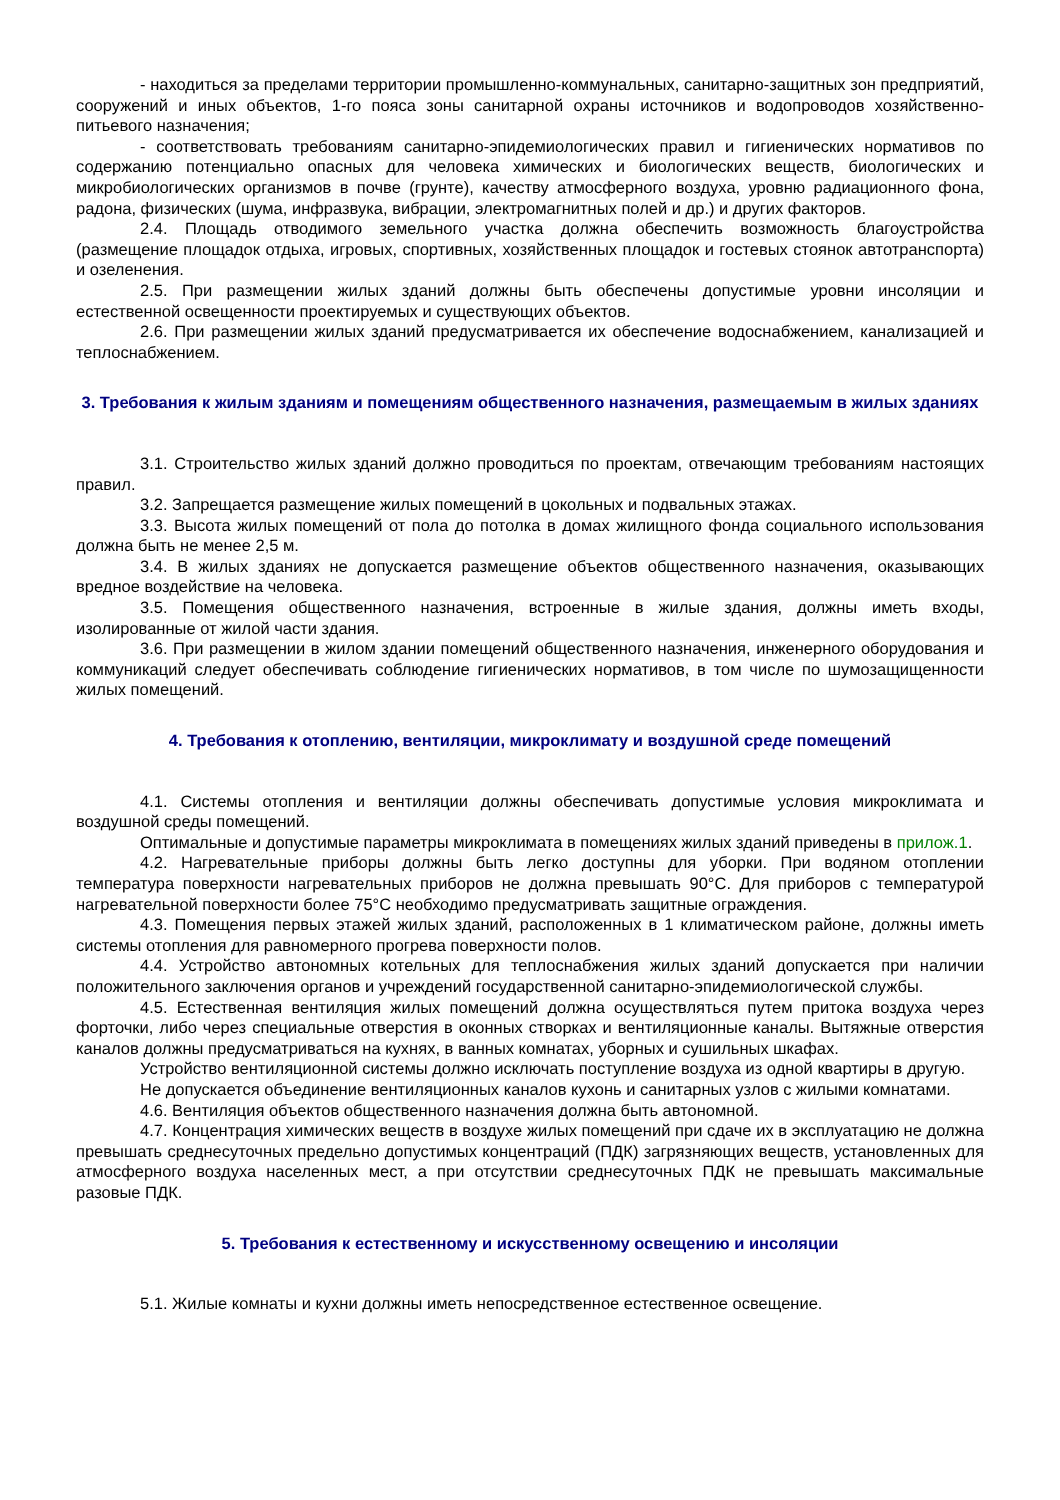- находиться за пределами территории промышленно-коммунальных, санитарно-защитных зон предприятий, сооружений и иных объектов, 1-го пояса зоны санитарной охраны источников и водопроводов хозяйственно-питьевого назначения;
- соответствовать требованиям санитарно-эпидемиологических правил и гигиенических нормативов по содержанию потенциально опасных для человека химических и биологических веществ, биологических и микробиологических организмов в почве (грунте), качеству атмосферного воздуха, уровню радиационного фона, радона, физических (шума, инфразвука, вибрации, электромагнитных полей и др.) и других факторов.
2.4. Площадь отводимого земельного участка должна обеспечить возможность благоустройства (размещение площадок отдыха, игровых, спортивных, хозяйственных площадок и гостевых стоянок автотранспорта) и озеленения.
2.5. При размещении жилых зданий должны быть обеспечены допустимые уровни инсоляции и естественной освещенности проектируемых и существующих объектов.
2.6. При размещении жилых зданий предусматривается их обеспечение водоснабжением, канализацией и теплоснабжением.
3. Требования к жилым зданиям и помещениям общественного назначения, размещаемым в жилых зданиях
3.1. Строительство жилых зданий должно проводиться по проектам, отвечающим требованиям настоящих правил.
3.2. Запрещается размещение жилых помещений в цокольных и подвальных этажах.
3.3. Высота жилых помещений от пола до потолка в домах жилищного фонда социального использования должна быть не менее 2,5 м.
3.4. В жилых зданиях не допускается размещение объектов общественного назначения, оказывающих вредное воздействие на человека.
3.5. Помещения общественного назначения, встроенные в жилые здания, должны иметь входы, изолированные от жилой части здания.
3.6. При размещении в жилом здании помещений общественного назначения, инженерного оборудования и коммуникаций следует обеспечивать соблюдение гигиенических нормативов, в том числе по шумозащищенности жилых помещений.
4. Требования к отоплению, вентиляции, микроклимату и воздушной среде помещений
4.1. Системы отопления и вентиляции должны обеспечивать допустимые условия микроклимата и воздушной среды помещений.
Оптимальные и допустимые параметры микроклимата в помещениях жилых зданий приведены в прилож.1.
4.2. Нагревательные приборы должны быть легко доступны для уборки. При водяном отоплении температура поверхности нагревательных приборов не должна превышать 90°С. Для приборов с температурой нагревательной поверхности более 75°С необходимо предусматривать защитные ограждения.
4.3. Помещения первых этажей жилых зданий, расположенных в 1 климатическом районе, должны иметь системы отопления для равномерного прогрева поверхности полов.
4.4. Устройство автономных котельных для теплоснабжения жилых зданий допускается при наличии положительного заключения органов и учреждений государственной санитарно-эпидемиологической службы.
4.5. Естественная вентиляция жилых помещений должна осуществляться путем притока воздуха через форточки, либо через специальные отверстия в оконных створках и вентиляционные каналы. Вытяжные отверстия каналов должны предусматриваться на кухнях, в ванных комнатах, уборных и сушильных шкафах.
Устройство вентиляционной системы должно исключать поступление воздуха из одной квартиры в другую.
Не допускается объединение вентиляционных каналов кухонь и санитарных узлов с жилыми комнатами.
4.6. Вентиляция объектов общественного назначения должна быть автономной.
4.7. Концентрация химических веществ в воздухе жилых помещений при сдаче их в эксплуатацию не должна превышать среднесуточных предельно допустимых концентраций (ПДК) загрязняющих веществ, установленных для атмосферного воздуха населенных мест, а при отсутствии среднесуточных ПДК не превышать максимальные разовые ПДК.
5. Требования к естественному и искусственному освещению и инсоляции
5.1. Жилые комнаты и кухни должны иметь непосредственное естественное освещение.